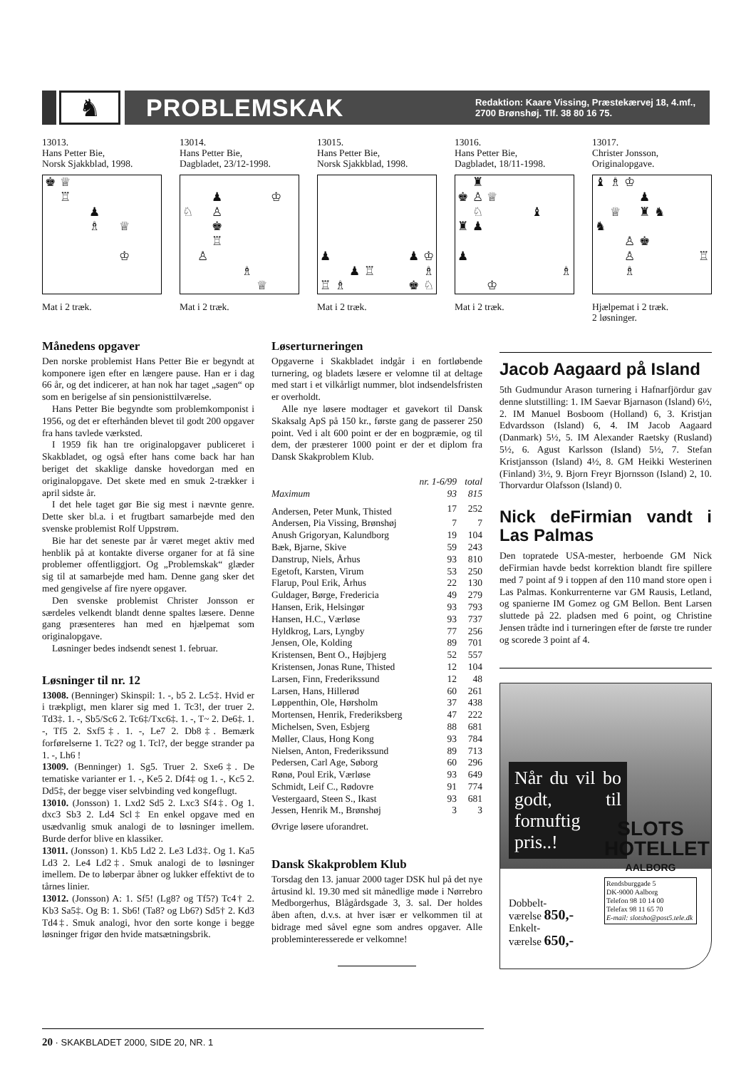♞ PROBLEMSKAK
Redaktion: Kaare Vissing, Præstekærvej 18, 4.mf.,
2700 Brønshøj. Tlf. 38 80 16 75.
13013.
Hans Petter Bie,
Norsk Sjakkblad, 1998.
♚ ♕ ♖ ♟ ♗ ♕ ♔
Mat i 2 træk.
13014.
Hans Petter Bie,
Dagbladet, 23/12-1998.
♟ ♔ ♘ ♙ ♚ ♖ ♙ ♗ ♕
Mat i 2 træk.
13015.
Hans Petter Bie,
Norsk Sjakkblad, 1998.
♟ ♟ ♔ ♟ ♖ ♗ ♖ ♗ ♚ ♘
Mat i 2 træk.
13016.
Hans Petter Bie,
Dagbladet, 18/11-1998.
♜ ♚ ♙ ♕ ♘ ♝ ♜ ♟ ♟ ♗ ♔
Mat i 2 træk.
13017.
Christer Jonsson,
Originalopgave.
♝ ♗ ♔ ♟ ♕ ♜ ♞ ♞ ♙ ♚ ♙ ♖ ♗
Hjælpemat i 2 træk.
2 løsninger.
Månedens opgaver
Den norske problemist Hans Petter Bie er begyndt at komponere igen efter en længere pause. Han er i dag 66 år, og det indicerer, at han nok har taget „sagen“ op som en berigelse af sin pensionisttilværelse.
Hans Petter Bie begyndte som problemkomponist i 1956, og det er efterhånden blevet til godt 200 opgaver fra hans tavlede værksted.
I 1959 fik han tre originalopgaver publiceret i Skakbladet, og også efter hans come back har han beriget det skaklige danske hovedorgan med en originalopgave. Det skete med en smuk 2-trækker i april sidste år.
I det hele taget gør Bie sig mest i nævnte genre. Dette sker bl.a. i et frugtbart samarbejde med den svenske problemist Rolf Uppstrøm.
Bie har det seneste par år været meget aktiv med henblik på at kontakte diverse organer for at få sine problemer offentliggjort. Og „Problemskak“ glæder sig til at samarbejde med ham. Denne gang sker det med gengivelse af fire nyere opgaver.
Den svenske problemist Christer Jonsson er særdeles velkendt blandt denne spaltes læsere. Denne gang præsenteres han med en hjælpemat som originalopgave.
Løsninger bedes indsendt senest 1. februar.
Løsninger til nr. 12
13008. (Benninger) Skinspil: 1. -, b5 2. Lc5‡. Hvid er i trækpligt, men klarer sig med 1. Tc3!, der truer 2. Td3‡. 1. -, Sb5/Sc6 2. Tc6‡/Txc6‡. 1. -, T~ 2. De6‡. 1. -, Tf5 2. Sxf5‡. 1. -, Le7 2. Db8‡. Bemærk forførelserne 1. Tc2? og 1. Tcl?, der begge strander pa 1. -, Lh6 !
13009. (Benninger) 1. Sg5. Truer 2. Sxe6‡. De tematiske varianter er 1. -, Ke5 2. Df4‡ og 1. -, Kc5 2. Dd5‡, der begge viser selvbinding ved kongeflugt.
13010. (Jonsson) 1. Lxd2 Sd5 2. Lxc3 Sf4‡. Og 1. dxc3 Sb3 2. Ld4 Scl‡ En enkel opgave med en usædvanlig smuk analogi de to løsninger imellem. Burde derfor blive en klassiker.
13011. (Jonsson) 1. Kb5 Ld2 2. Le3 Ld3‡. Og 1. Ka5 Ld3 2. Le4 Ld2‡. Smuk analogi de to løsninger imellem. De to løberpar åbner og lukker effektivt de to tårnes linier.
13012. (Jonsson) A: 1. Sf5! (Lg8? og Tf5?) Tc4† 2. Kb3 Sa5‡. Og B: 1. Sb6! (Ta8? og Lb6?) Sd5† 2. Kd3 Td4‡. Smuk analogi, hvor den sorte konge i begge løsninger frigør den hvide matsætningsbrik.
Løserturneringen
Opgaverne i Skakbladet indgår i en fortløbende turnering, og bladets læsere er velomne til at deltage med start i et vilkårligt nummer, blot indsendelsfristen er overholdt.
Alle nye løsere modtager et gavekort til Dansk Skaksalg ApS på 150 kr., første gang de passerer 250 point. Ved i alt 600 point er der en bogpræmie, og til dem, der præsterer 1000 point er der et diplom fra Dansk Skakproblem Klub.
| | nr. 1-6/99 | total |
| --- | --- | --- |
| Maximum | 93 | 815 |
| Andersen, Peter Munk, Thisted | 17 | 252 |
| Andersen, Pia Vissing, Brønshøj | 7 | 7 |
| Anush Grigoryan, Kalundborg | 19 | 104 |
| Bæk, Bjarne, Skive | 59 | 243 |
| Danstrup, Niels, Århus | 93 | 810 |
| Egetoft, Karsten, Virum | 53 | 250 |
| Flarup, Poul Erik, Århus | 22 | 130 |
| Guldager, Børge, Fredericia | 49 | 279 |
| Hansen, Erik, Helsingør | 93 | 793 |
| Hansen, H.C., Værløse | 93 | 737 |
| Hyldkrog, Lars, Lyngby | 77 | 256 |
| Jensen, Ole, Kolding | 89 | 701 |
| Kristensen, Bent O., Højbjerg | 52 | 557 |
| Kristensen, Jonas Rune, Thisted | 12 | 104 |
| Larsen, Finn, Frederikssund | 12 | 48 |
| Larsen, Hans, Hillerød | 60 | 261 |
| Løppenthin, Ole, Hørsholm | 37 | 438 |
| Mortensen, Henrik, Frederiksberg | 47 | 222 |
| Michelsen, Sven, Esbjerg | 88 | 681 |
| Møller, Claus, Hong Kong | 93 | 784 |
| Nielsen, Anton, Frederikssund | 89 | 713 |
| Pedersen, Carl Age, Søborg | 60 | 296 |
| Rønø, Poul Erik, Værløse | 93 | 649 |
| Schmidt, Leif C., Rødovre | 91 | 774 |
| Vestergaard, Steen S., Ikast | 93 | 681 |
| Jessen, Henrik M., Brønshøj | 3 | 3 |
Øvrige løsere uforandret.
Dansk Skakproblem Klub
Torsdag den 13. januar 2000 tager DSK hul på det nye årtusind kl. 19.30 med sit månedlige møde i Nørrebro Medborgerhus, Blågårdsgade 3, 3. sal. Der holdes åben aften, d.v.s. at hver især er velkommen til at bidrage med såvel egne som andres opgaver. Alle probleminteresserede er velkomne!
Jacob Aagaard på Island
5th Gudmundur Arason turnering i Hafnarfjördur gav denne slutstilling: 1. IM Saevar Bjarnason (Island) 6½, 2. IM Manuel Bosboom (Holland) 6, 3. Kristjan Edvardsson (Island) 6, 4. IM Jacob Aagaard (Danmark) 5½, 5. IM Alexander Raetsky (Rusland) 5½, 6. Agust Karlsson (Island) 5½, 7. Stefan Kristjansson (Island) 4½, 8. GM Heikki Westerinen (Finland) 3½, 9. Bjorn Freyr Bjornsson (Island) 2, 10. Thorvardur Olafsson (Island) 0.
Nick deFirmian vandt i Las Palmas
Den topratede USA-mester, herboende GM Nick deFirmian havde bedst korrektion blandt fire spillere med 7 point af 9 i toppen af den 110 mand store open i Las Palmas. Konkurrenterne var GM Rausis, Letland, og spanierne IM Gomez og GM Bellon. Bent Larsen sluttede på 22. pladsen med 6 point, og Christine Jensen trådte ind i turneringen efter de første tre runder og scorede 3 point af 4.
Når du vil bo godt, til fornuftig pris..!
SLOTS
HOTELLET
AALBORG
Rendsburggade 5
DK-9000 Aalborg
Telefon 98 10 14 00
Telefax 98 11 65 70
E-mail: slotsho@post5.tele.dk
Dobbelt-
værelse 850,-
Enkelt-
værelse 650,-
20 · SKAKBLADET 2000, SIDE 20, NR. 1